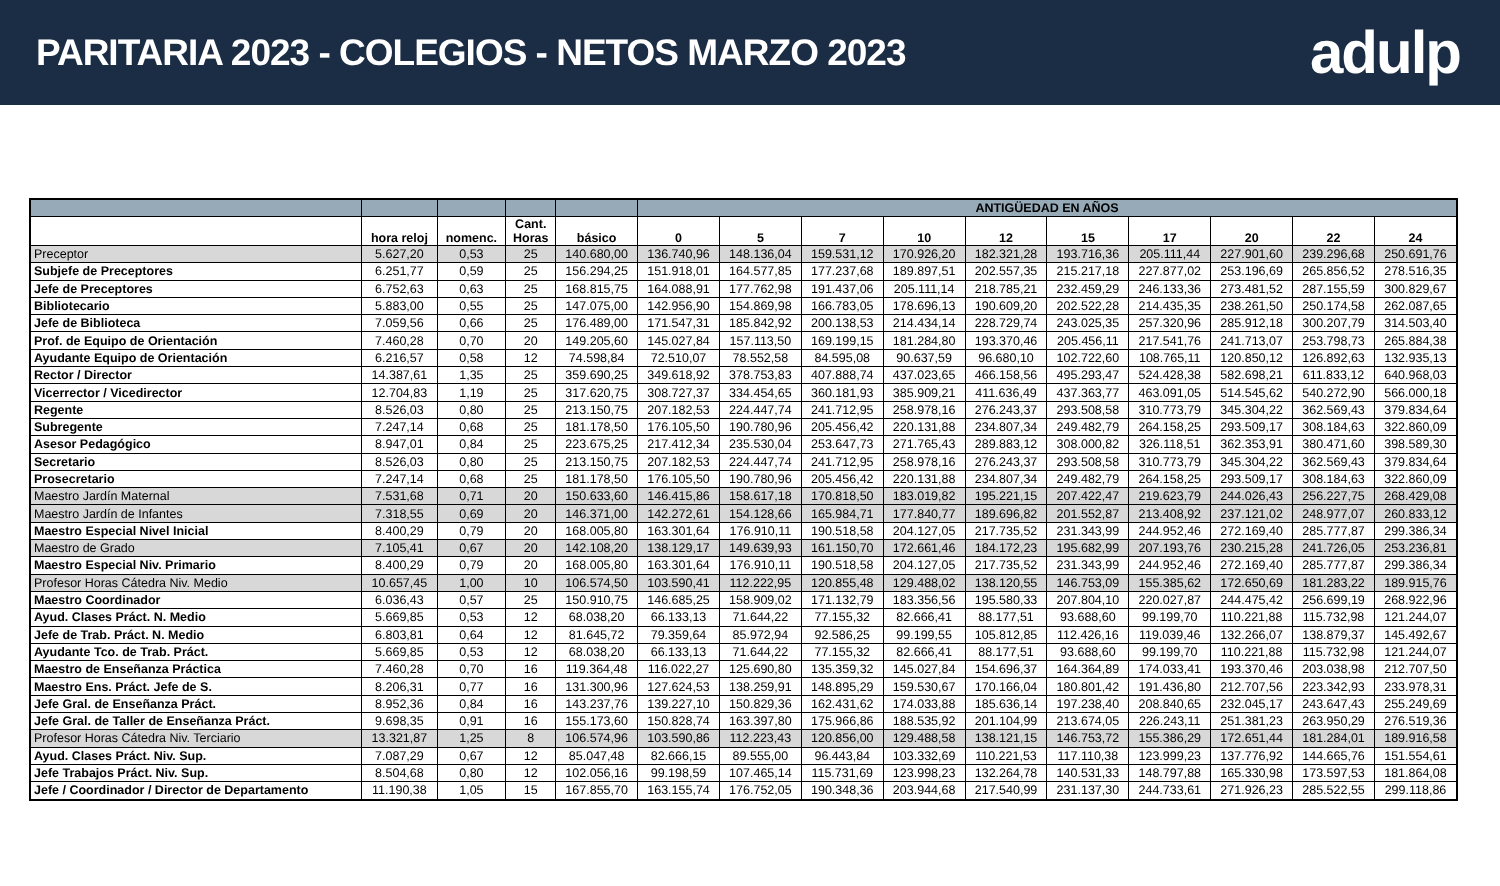PARITARIA 2023 - COLEGIOS - NETOS MARZO 2023
adulp
| | | | | | ANTIGÜEDAD EN AÑOS | | | | | | | | | |
| --- | --- | --- | --- | --- | --- | --- | --- | --- | --- | --- | --- | --- | --- | --- |
| | hora reloj | nomenc. | Cant. Horas | básico | 0 | 5 | 7 | 10 | 12 | 15 | 17 | 20 | 22 | 24 |
| Preceptor | 5.627,20 | 0,53 | 25 | 140.680,00 | 136.740,96 | 148.136,04 | 159.531,12 | 170.926,20 | 182.321,28 | 193.716,36 | 205.111,44 | 227.901,60 | 239.296,68 | 250.691,76 |
| Subjefe de Preceptores | 6.251,77 | 0,59 | 25 | 156.294,25 | 151.918,01 | 164.577,85 | 177.237,68 | 189.897,51 | 202.557,35 | 215.217,18 | 227.877,02 | 253.196,69 | 265.856,52 | 278.516,35 |
| Jefe de Preceptores | 6.752,63 | 0,63 | 25 | 168.815,75 | 164.088,91 | 177.762,98 | 191.437,06 | 205.111,14 | 218.785,21 | 232.459,29 | 246.133,36 | 273.481,52 | 287.155,59 | 300.829,67 |
| Bibliotecario | 5.883,00 | 0,55 | 25 | 147.075,00 | 142.956,90 | 154.869,98 | 166.783,05 | 178.696,13 | 190.609,20 | 202.522,28 | 214.435,35 | 238.261,50 | 250.174,58 | 262.087,65 |
| Jefe de Biblioteca | 7.059,56 | 0,66 | 25 | 176.489,00 | 171.547,31 | 185.842,92 | 200.138,53 | 214.434,14 | 228.729,74 | 243.025,35 | 257.320,96 | 285.912,18 | 300.207,79 | 314.503,40 |
| Prof. de Equipo de Orientación | 7.460,28 | 0,70 | 20 | 149.205,60 | 145.027,84 | 157.113,50 | 169.199,15 | 181.284,80 | 193.370,46 | 205.456,11 | 217.541,76 | 241.713,07 | 253.798,73 | 265.884,38 |
| Ayudante Equipo de Orientación | 6.216,57 | 0,58 | 12 | 74.598,84 | 72.510,07 | 78.552,58 | 84.595,08 | 90.637,59 | 96.680,10 | 102.722,60 | 108.765,11 | 120.850,12 | 126.892,63 | 132.935,13 |
| Rector / Director | 14.387,61 | 1,35 | 25 | 359.690,25 | 349.618,92 | 378.753,83 | 407.888,74 | 437.023,65 | 466.158,56 | 495.293,47 | 524.428,38 | 582.698,21 | 611.833,12 | 640.968,03 |
| Vicerrector / Vicedirector | 12.704,83 | 1,19 | 25 | 317.620,75 | 308.727,37 | 334.454,65 | 360.181,93 | 385.909,21 | 411.636,49 | 437.363,77 | 463.091,05 | 514.545,62 | 540.272,90 | 566.000,18 |
| Regente | 8.526,03 | 0,80 | 25 | 213.150,75 | 207.182,53 | 224.447,74 | 241.712,95 | 258.978,16 | 276.243,37 | 293.508,58 | 310.773,79 | 345.304,22 | 362.569,43 | 379.834,64 |
| Subregente | 7.247,14 | 0,68 | 25 | 181.178,50 | 176.105,50 | 190.780,96 | 205.456,42 | 220.131,88 | 234.807,34 | 249.482,79 | 264.158,25 | 293.509,17 | 308.184,63 | 322.860,09 |
| Asesor Pedagógico | 8.947,01 | 0,84 | 25 | 223.675,25 | 217.412,34 | 235.530,04 | 253.647,73 | 271.765,43 | 289.883,12 | 308.000,82 | 326.118,51 | 362.353,91 | 380.471,60 | 398.589,30 |
| Secretario | 8.526,03 | 0,80 | 25 | 213.150,75 | 207.182,53 | 224.447,74 | 241.712,95 | 258.978,16 | 276.243,37 | 293.508,58 | 310.773,79 | 345.304,22 | 362.569,43 | 379.834,64 |
| Prosecretario | 7.247,14 | 0,68 | 25 | 181.178,50 | 176.105,50 | 190.780,96 | 205.456,42 | 220.131,88 | 234.807,34 | 249.482,79 | 264.158,25 | 293.509,17 | 308.184,63 | 322.860,09 |
| Maestro Jardín Maternal | 7.531,68 | 0,71 | 20 | 150.633,60 | 146.415,86 | 158.617,18 | 170.818,50 | 183.019,82 | 195.221,15 | 207.422,47 | 219.623,79 | 244.026,43 | 256.227,75 | 268.429,08 |
| Maestro Jardín de Infantes | 7.318,55 | 0,69 | 20 | 146.371,00 | 142.272,61 | 154.128,66 | 165.984,71 | 177.840,77 | 189.696,82 | 201.552,87 | 213.408,92 | 237.121,02 | 248.977,07 | 260.833,12 |
| Maestro Especial Nivel Inicial | 8.400,29 | 0,79 | 20 | 168.005,80 | 163.301,64 | 176.910,11 | 190.518,58 | 204.127,05 | 217.735,52 | 231.343,99 | 244.952,46 | 272.169,40 | 285.777,87 | 299.386,34 |
| Maestro de Grado | 7.105,41 | 0,67 | 20 | 142.108,20 | 138.129,17 | 149.639,93 | 161.150,70 | 172.661,46 | 184.172,23 | 195.682,99 | 207.193,76 | 230.215,28 | 241.726,05 | 253.236,81 |
| Maestro Especial Niv. Primario | 8.400,29 | 0,79 | 20 | 168.005,80 | 163.301,64 | 176.910,11 | 190.518,58 | 204.127,05 | 217.735,52 | 231.343,99 | 244.952,46 | 272.169,40 | 285.777,87 | 299.386,34 |
| Profesor Horas Cátedra Niv. Medio | 10.657,45 | 1,00 | 10 | 106.574,50 | 103.590,41 | 112.222,95 | 120.855,48 | 129.488,02 | 138.120,55 | 146.753,09 | 155.385,62 | 172.650,69 | 181.283,22 | 189.915,76 |
| Maestro Coordinador | 6.036,43 | 0,57 | 25 | 150.910,75 | 146.685,25 | 158.909,02 | 171.132,79 | 183.356,56 | 195.580,33 | 207.804,10 | 220.027,87 | 244.475,42 | 256.699,19 | 268.922,96 |
| Ayud. Clases Práct. N. Medio | 5.669,85 | 0,53 | 12 | 68.038,20 | 66.133,13 | 71.644,22 | 77.155,32 | 82.666,41 | 88.177,51 | 93.688,60 | 99.199,70 | 110.221,88 | 115.732,98 | 121.244,07 |
| Jefe de Trab. Práct. N. Medio | 6.803,81 | 0,64 | 12 | 81.645,72 | 79.359,64 | 85.972,94 | 92.586,25 | 99.199,55 | 105.812,85 | 112.426,16 | 119.039,46 | 132.266,07 | 138.879,37 | 145.492,67 |
| Ayudante Tco. de Trab. Práct. | 5.669,85 | 0,53 | 12 | 68.038,20 | 66.133,13 | 71.644,22 | 77.155,32 | 82.666,41 | 88.177,51 | 93.688,60 | 99.199,70 | 110.221,88 | 115.732,98 | 121.244,07 |
| Maestro de Enseñanza Práctica | 7.460,28 | 0,70 | 16 | 119.364,48 | 116.022,27 | 125.690,80 | 135.359,32 | 145.027,84 | 154.696,37 | 164.364,89 | 174.033,41 | 193.370,46 | 203.038,98 | 212.707,50 |
| Maestro Ens. Práct. Jefe de S. | 8.206,31 | 0,77 | 16 | 131.300,96 | 127.624,53 | 138.259,91 | 148.895,29 | 159.530,67 | 170.166,04 | 180.801,42 | 191.436,80 | 212.707,56 | 223.342,93 | 233.978,31 |
| Jefe Gral. de Enseñanza Práct. | 8.952,36 | 0,84 | 16 | 143.237,76 | 139.227,10 | 150.829,36 | 162.431,62 | 174.033,88 | 185.636,14 | 197.238,40 | 208.840,65 | 232.045,17 | 243.647,43 | 255.249,69 |
| Jefe Gral. de Taller de Enseñanza Práct. | 9.698,35 | 0,91 | 16 | 155.173,60 | 150.828,74 | 163.397,80 | 175.966,86 | 188.535,92 | 201.104,99 | 213.674,05 | 226.243,11 | 251.381,23 | 263.950,29 | 276.519,36 |
| Profesor Horas Cátedra Niv. Terciario | 13.321,87 | 1,25 | 8 | 106.574,96 | 103.590,86 | 112.223,43 | 120.856,00 | 129.488,58 | 138.121,15 | 146.753,72 | 155.386,29 | 172.651,44 | 181.284,01 | 189.916,58 |
| Ayud. Clases Práct. Niv. Sup. | 7.087,29 | 0,67 | 12 | 85.047,48 | 82.666,15 | 89.555,00 | 96.443,84 | 103.332,69 | 110.221,53 | 117.110,38 | 123.999,23 | 137.776,92 | 144.665,76 | 151.554,61 |
| Jefe Trabajos Práct. Niv. Sup. | 8.504,68 | 0,80 | 12 | 102.056,16 | 99.198,59 | 107.465,14 | 115.731,69 | 123.998,23 | 132.264,78 | 140.531,33 | 148.797,88 | 165.330,98 | 173.597,53 | 181.864,08 |
| Jefe / Coordinador / Director de Departamento | 11.190,38 | 1,05 | 15 | 167.855,70 | 163.155,74 | 176.752,05 | 190.348,36 | 203.944,68 | 217.540,99 | 231.137,30 | 244.733,61 | 271.926,23 | 285.522,55 | 299.118,86 |